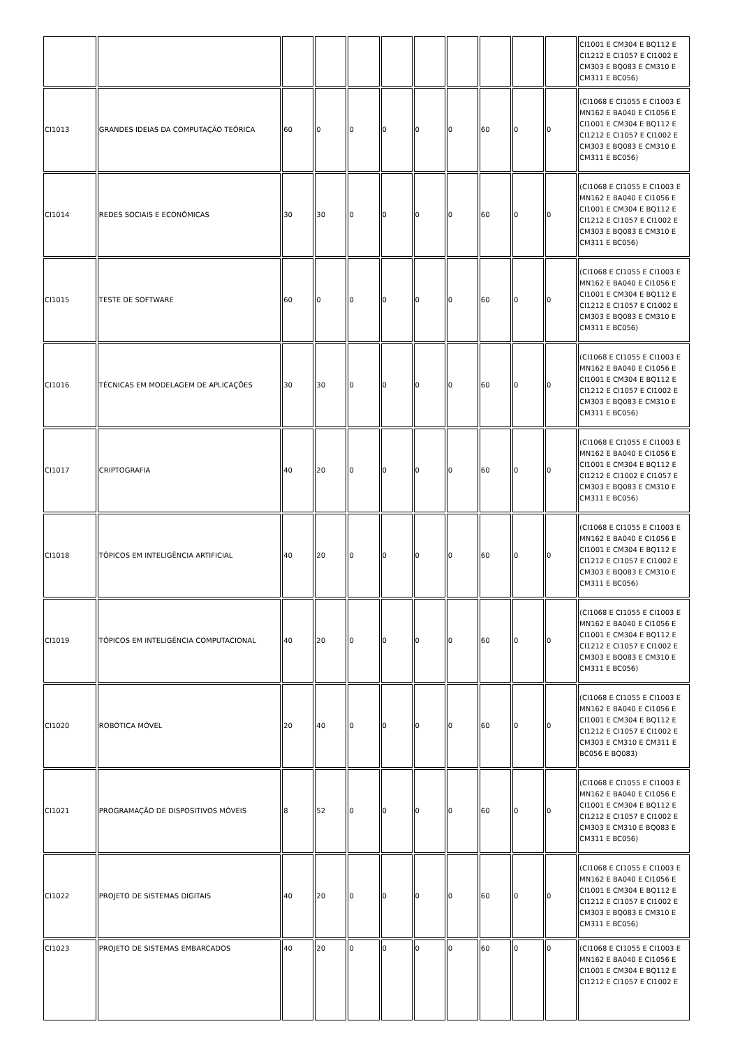| | | | | | | | | | | | CI1001 E CM304 E BQ112 E CI1212 E CI1057 E CI1002 E CM303 E BQ083 E CM310 E CM311 E BC056) |
| CI1013 | GRANDES IDEIAS DA COMPUTAÇÃO TEÓRICA | 60 | 0 | 0 | 0 | 0 | 0 | 60 | 0 | 0 | (CI1068 E CI1055 E CI1003 E MN162 E BA040 E CI1056 E CI1001 E CM304 E BQ112 E CI1212 E CI1057 E CI1002 E CM303 E BQ083 E CM310 E CM311 E BC056) |
| CI1014 | REDES SOCIAIS E ECONÔMICAS | 30 | 30 | 0 | 0 | 0 | 0 | 60 | 0 | 0 | (CI1068 E CI1055 E CI1003 E MN162 E BA040 E CI1056 E CI1001 E CM304 E BQ112 E CI1212 E CI1057 E CI1002 E CM303 E BQ083 E CM310 E CM311 E BC056) |
| CI1015 | TESTE DE SOFTWARE | 60 | 0 | 0 | 0 | 0 | 0 | 60 | 0 | 0 | (CI1068 E CI1055 E CI1003 E MN162 E BA040 E CI1056 E CI1001 E CM304 E BQ112 E CI1212 E CI1057 E CI1002 E CM303 E BQ083 E CM310 E CM311 E BC056) |
| CI1016 | TÉCNICAS EM MODELAGEM DE APLICAÇÕES | 30 | 30 | 0 | 0 | 0 | 0 | 60 | 0 | 0 | (CI1068 E CI1055 E CI1003 E MN162 E BA040 E CI1056 E CI1001 E CM304 E BQ112 E CI1212 E CI1057 E CI1002 E CM303 E BQ083 E CM310 E CM311 E BC056) |
| CI1017 | CRIPTOGRAFIA | 40 | 20 | 0 | 0 | 0 | 0 | 60 | 0 | 0 | (CI1068 E CI1055 E CI1003 E MN162 E BA040 E CI1056 E CI1001 E CM304 E BQ112 E CI1212 E CI1002 E CI1057 E CM303 E BQ083 E CM310 E CM311 E BC056) |
| CI1018 | TÓPICOS EM INTELIGÊNCIA ARTIFICIAL | 40 | 20 | 0 | 0 | 0 | 0 | 60 | 0 | 0 | (CI1068 E CI1055 E CI1003 E MN162 E BA040 E CI1056 E CI1001 E CM304 E BQ112 E CI1212 E CI1057 E CI1002 E CM303 E BQ083 E CM310 E CM311 E BC056) |
| CI1019 | TÓPICOS EM INTELIGÊNCIA COMPUTACIONAL | 40 | 20 | 0 | 0 | 0 | 0 | 60 | 0 | 0 | (CI1068 E CI1055 E CI1003 E MN162 E BA040 E CI1056 E CI1001 E CM304 E BQ112 E CI1212 E CI1057 E CI1002 E CM303 E BQ083 E CM310 E CM311 E BC056) |
| CI1020 | ROBÓTICA MÓVEL | 20 | 40 | 0 | 0 | 0 | 0 | 60 | 0 | 0 | (CI1068 E CI1055 E CI1003 E MN162 E BA040 E CI1056 E CI1001 E CM304 E BQ112 E CI1212 E CI1057 E CI1002 E CM303 E CM310 E CM311 E BC056 E BQ083) |
| CI1021 | PROGRAMAÇÃO DE DISPOSITIVOS MÓVEIS | 8 | 52 | 0 | 0 | 0 | 0 | 60 | 0 | 0 | (CI1068 E CI1055 E CI1003 E MN162 E BA040 E CI1056 E CI1001 E CM304 E BQ112 E CI1212 E CI1057 E CI1002 E CM303 E CM310 E BQ083 E CM311 E BC056) |
| CI1022 | PROJETO DE SISTEMAS DIGITAIS | 40 | 20 | 0 | 0 | 0 | 0 | 60 | 0 | 0 | (CI1068 E CI1055 E CI1003 E MN162 E BA040 E CI1056 E CI1001 E CM304 E BQ112 E CI1212 E CI1057 E CI1002 E CM303 E BQ083 E CM310 E CM311 E BC056) |
| CI1023 | PROJETO DE SISTEMAS EMBARCADOS | 40 | 20 | 0 | 0 | 0 | 0 | 60 | 0 | 0 | (CI1068 E CI1055 E CI1003 E MN162 E BA040 E CI1056 E CI1001 E CM304 E BQ112 E CI1212 E CI1057 E CI1002 E |